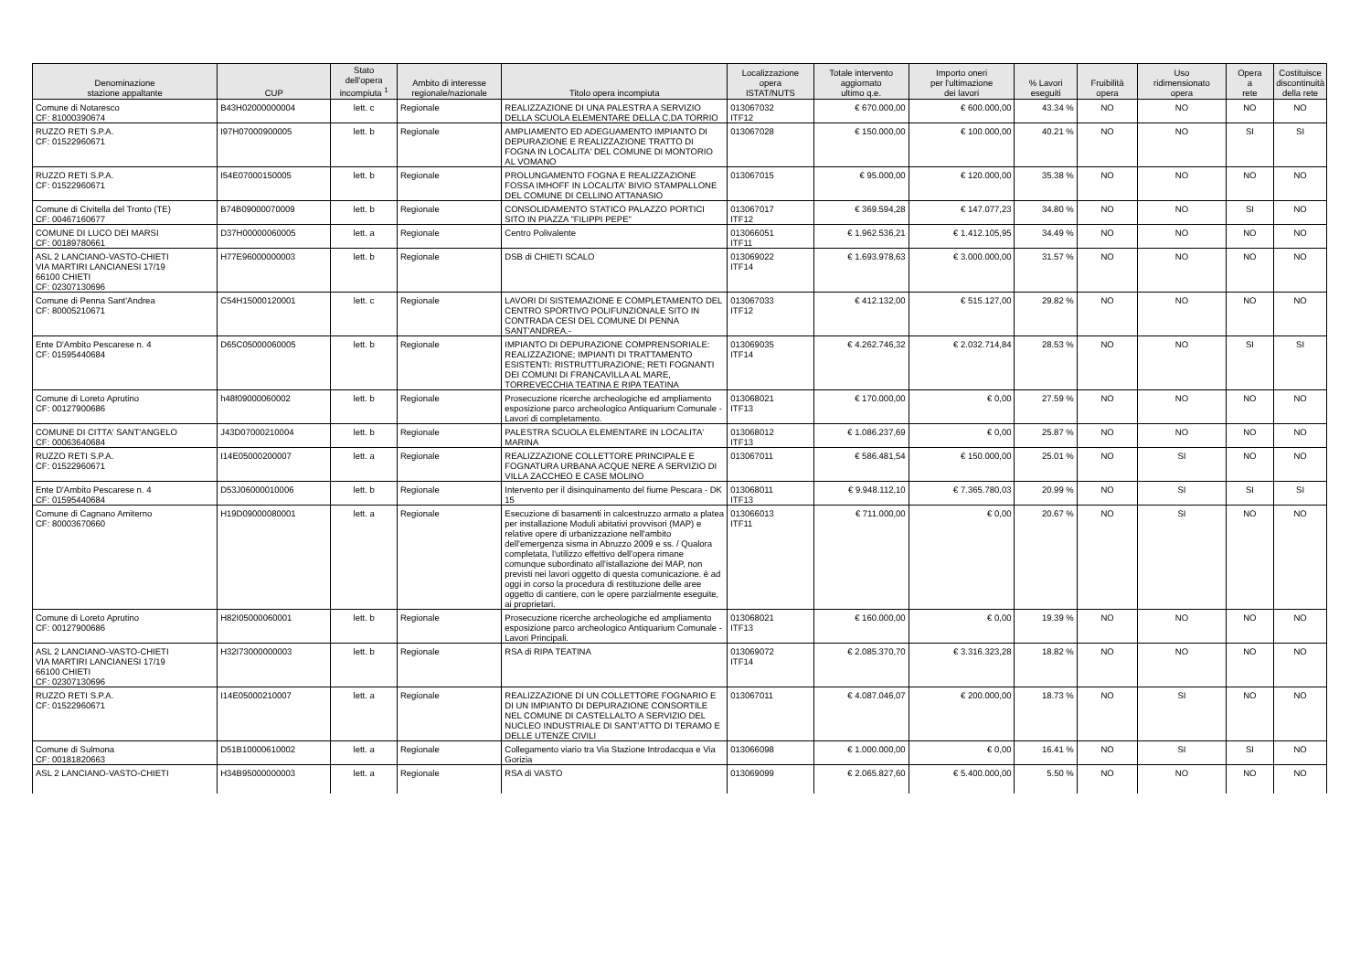| Denominazione stazione appaltante | CUP | Stato dell'opera incompiuta <sup>1</sup> | Ambito di interesse regionale/nazionale | Titolo opera incompiuta | Localizzazione opera ISTAT/NUTS | Totale intervento aggiornato ultimo q.e. | Importo oneri per l'ultimazione dei lavori | % Lavori eseguiti | Fruibilità opera | Uso ridimensionato opera | Opera a rete | Costituisce discontinuità della rete |
| --- | --- | --- | --- | --- | --- | --- | --- | --- | --- | --- | --- | --- |
| Comune di Notaresco CF: 81000390674 | B43H02000000004 | lett. c | Regionale | REALIZZAZIONE DI UNA PALESTRA A SERVIZIO DELLA SCUOLA ELEMENTARE DELLA C.DA TORRIO | 013067032 ITF12 | € 670.000,00 | € 600.000,00 | 43.34 % | NO | NO | NO | NO |
| RUZZO RETI S.P.A. CF: 01522960671 | I97H07000900005 | lett. b | Regionale | AMPLIAMENTO ED ADEGUAMENTO IMPIANTO DI DEPURAZIONE E REALIZZAZIONE TRATTO DI FOGNA IN LOCALITA' DEL COMUNE DI MONTORIO AL VOMANO | 013067028 | € 150.000,00 | € 100.000,00 | 40.21 % | NO | NO | SI | SI |
| RUZZO RETI S.P.A. CF: 01522960671 | I54E07000150005 | lett. b | Regionale | PROLUNGAMENTO FOGNA E REALIZZAZIONE FOSSA IMHOFF IN LOCALITA' BIVIO STAMPALLONE DEL COMUNE DI CELLINO ATTANASIO | 013067015 | € 95.000,00 | € 120.000,00 | 35.38 % | NO | NO | NO | NO |
| Comune di Civitella del Tronto (TE) CF: 00467160677 | B74B09000070009 | lett. b | Regionale | CONSOLIDAMENTO STATICO PALAZZO PORTICI SITO IN PIAZZA "FILIPPI PEPE" | 013067017 ITF12 | € 369.594,28 | € 147.077,23 | 34.80 % | NO | NO | SI | NO |
| COMUNE DI LUCO DEI MARSI CF: 00189780661 | D37H00000060005 | lett. a | Regionale | Centro Polivalente | 013066051 ITF11 | € 1.962.536,21 | € 1.412.105,95 | 34.49 % | NO | NO | NO | NO |
| ASL 2 LANCIANO-VASTO-CHIETI VIA MARTIRI LANCIANESI 17/19 66100 CHIETI CF: 02307130696 | H77E96000000003 | lett. b | Regionale | DSB di CHIETI SCALO | 013069022 ITF14 | € 1.693.978,63 | € 3.000.000,00 | 31.57 % | NO | NO | NO | NO |
| Comune di Penna Sant'Andrea CF: 80005210671 | C54H15000120001 | lett. c | Regionale | LAVORI DI SISTEMAZIONE E COMPLETAMENTO DEL CENTRO SPORTIVO POLIFUNZIONALE SITO IN CONTRADA CESI DEL COMUNE DI PENNA SANT'ANDREA.- | 013067033 ITF12 | € 412.132,00 | € 515.127,00 | 29.82 % | NO | NO | NO | NO |
| Ente D'Ambito Pescarese n. 4 CF: 01595440684 | D65C05000060005 | lett. b | Regionale | IMPIANTO DI DEPURAZIONE COMPRENSORIALE: REALIZZAZIONE; IMPIANTI DI TRATTAMENTO ESISTENTI: RISTRUTTURAZIONE; RETI FOGNANTI DEI COMUNI DI FRANCAVILLA AL MARE, TORREVECCHIA TEATINA E RIPA TEATINA | 013069035 ITF14 | € 4.262.746,32 | € 2.032.714,84 | 28.53 % | NO | NO | SI | SI |
| Comune di Loreto Aprutino CF: 00127900686 | h48f09000060002 | lett. b | Regionale | Prosecuzione ricerche archeologiche ed ampliamento esposizione parco archeologico Antiquarium Comunale - Lavori di completamento. | 013068021 ITF13 | € 170.000,00 | € 0,00 | 27.59 % | NO | NO | NO | NO |
| COMUNE DI CITTA' SANT'ANGELO CF: 00063640684 | J43D07000210004 | lett. b | Regionale | PALESTRA SCUOLA ELEMENTARE IN LOCALITA' MARINA | 013068012 ITF13 | € 1.086.237,69 | € 0,00 | 25.87 % | NO | NO | NO | NO |
| RUZZO RETI S.P.A. CF: 01522960671 | I14E05000200007 | lett. a | Regionale | REALIZZAZIONE COLLETTORE PRINCIPALE E FOGNATURA URBANA ACQUE NERE A SERVIZIO DI VILLA ZACCHEO E CASE MOLINO | 013067011 | € 586.481,54 | € 150.000,00 | 25.01 % | NO | SI | NO | NO |
| Ente D'Ambito Pescarese n. 4 CF: 01595440684 | D53J06000010006 | lett. b | Regionale | Intervento per il disinquinamento del fiume Pescara - DK 15 | 013068011 ITF13 | € 9.948.112,10 | € 7.365.780,03 | 20.99 % | NO | SI | SI | SI |
| Comune di Cagnano Amiterno CF: 80003670660 | H19D09000080001 | lett. a | Regionale | Esecuzione di basamenti in calcestruzzo armato a platea per installazione Moduli abitativi provvisori (MAP) e relative opere di urbanizzazione nell'ambito dell'emergenza sisma in Abruzzo 2009 e ss. / Qualora completata, l'utilizzo effettivo dell'opera rimane comunque subordinato all'istallazione dei MAP, non previsti nei lavori oggetto di questa comunicazione. è ad oggi in corso la procedura di restituzione delle aree oggetto di cantiere, con le opere parzialmente eseguite, ai proprietari. | 013066013 ITF11 | € 711.000,00 | € 0,00 | 20.67 % | NO | SI | NO | NO |
| Comune di Loreto Aprutino CF: 00127900686 | H82I05000060001 | lett. b | Regionale | Prosecuzione ricerche archeologiche ed ampliamento esposizione parco archeologico Antiquarium Comunale - Lavori Principali. | 013068021 ITF13 | € 160.000,00 | € 0,00 | 19.39 % | NO | NO | NO | NO |
| ASL 2 LANCIANO-VASTO-CHIETI VIA MARTIRI LANCIANESI 17/19 66100 CHIETI CF: 02307130696 | H32I73000000003 | lett. b | Regionale | RSA di RIPA TEATINA | 013069072 ITF14 | € 2.085.370,70 | € 3.316.323,28 | 18.82 % | NO | NO | NO | NO |
| RUZZO RETI S.P.A. CF: 01522960671 | I14E05000210007 | lett. a | Regionale | REALIZZAZIONE DI UN COLLETTORE FOGNARIO E DI UN IMPIANTO DI DEPURAZIONE CONSORTILE NEL COMUNE DI CASTELLALTO A SERVIZIO DEL NUCLEO INDUSTRIALE DI SANT'ATTO DI TERAMO E DELLE UTENZE CIVILI | 013067011 | € 4.087.046,07 | € 200.000,00 | 18.73 % | NO | SI | NO | NO |
| Comune di Sulmona CF: 00181820663 | D51B10000610002 | lett. a | Regionale | Collegamento viario tra Via Stazione Introdacqua e Via Gorizia | 013066098 | € 1.000.000,00 | € 0,00 | 16.41 % | NO | SI | SI | NO |
| ASL 2 LANCIANO-VASTO-CHIETI | H34B95000000003 | lett. a | Regionale | RSA di VASTO | 013069099 | € 2.065.827,60 | € 5.400.000,00 | 5.50 % | NO | NO | NO | NO |